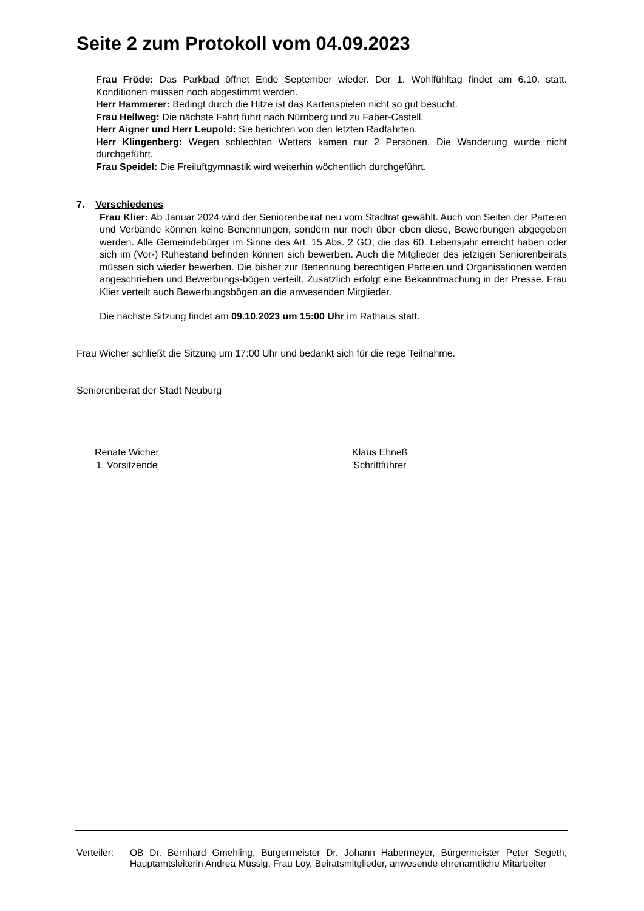Seite 2 zum Protokoll vom 04.09.2023
Frau Fröde: Das Parkbad öffnet Ende September wieder. Der 1. Wohlfühltag findet am 6.10. statt. Konditionen müssen noch abgestimmt werden.
Herr Hammerer: Bedingt durch die Hitze ist das Kartenspielen nicht so gut besucht.
Frau Hellweg: Die nächste Fahrt führt nach Nürnberg und zu Faber-Castell.
Herr Aigner und Herr Leupold: Sie berichten von den letzten Radfahrten.
Herr Klingenberg: Wegen schlechten Wetters kamen nur 2 Personen. Die Wanderung wurde nicht durchgeführt.
Frau Speidel: Die Freiluftgymnastik wird weiterhin wöchentlich durchgeführt.
7. Verschiedenes
Frau Klier: Ab Januar 2024 wird der Seniorenbeirat neu vom Stadtrat gewählt. Auch von Seiten der Parteien und Verbände können keine Benennungen, sondern nur noch über eben diese, Bewerbungen abgegeben werden. Alle Gemeindebürger im Sinne des Art. 15 Abs. 2 GO, die das 60. Lebensjahr erreicht haben oder sich im (Vor-) Ruhestand befinden können sich bewerben. Auch die Mitglieder des jetzigen Seniorenbeirats müssen sich wieder bewerben. Die bisher zur Benennung berechtigen Parteien und Organisationen werden angeschrieben und Bewerbungs-bögen verteilt. Zusätzlich erfolgt eine Bekanntmachung in der Presse. Frau Klier verteilt auch Bewerbungsbögen an die anwesenden Mitglieder.
Die nächste Sitzung findet am 09.10.2023 um 15:00 Uhr im Rathaus statt.
Frau Wicher schließt die Sitzung um 17:00 Uhr und bedankt sich für die rege Teilnahme.
Seniorenbeirat der Stadt Neuburg
Renate Wicher
1. Vorsitzende
Klaus Ehneß
Schriftführer
Verteiler:
OB Dr. Bernhard Gmehling, Bürgermeister Dr. Johann Habermeyer, Bürgermeister Peter Segeth, Hauptamtsleiterin Andrea Müssig, Frau Loy, Beiratsmitglieder, anwesende ehrenamtliche Mitarbeiter